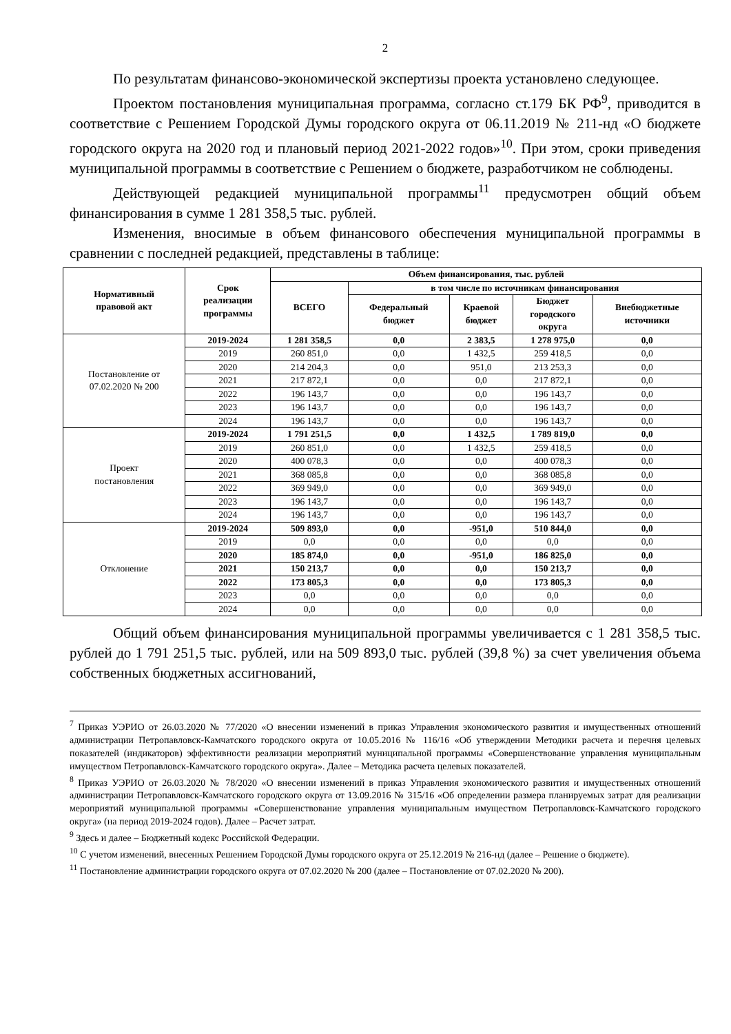2
По результатам финансово-экономической экспертизы проекта установлено следующее.
Проектом постановления муниципальная программа, согласно ст.179 БК РФ<sup>9</sup>, приводится в соответствие с Решением Городской Думы городского округа от 06.11.2019 № 211-нд «О бюджете городского округа на 2020 год и плановый период 2021-2022 годов»<sup>10</sup>. При этом, сроки приведения муниципальной программы в соответствие с Решением о бюджете, разработчиком не соблюдены.
Действующей редакцией муниципальной программы<sup>11</sup> предусмотрен общий объем финансирования в сумме 1 281 358,5 тыс. рублей.
Изменения, вносимые в объем финансового обеспечения муниципальной программы в сравнении с последней редакцией, представлены в таблице:
| Нормативный правовой акт | Срок реализации программы | Объем финансирования, тыс. рублей | | | | |
| --- | --- | --- | --- | --- | --- | --- |
| | | ВСЕГО | в том числе по источникам финансирования | | | |
| | | | Федеральный бюджет | Краевой бюджет | Бюджет городского округа | Внебюджетные источники |
| Постановление от 07.02.2020 № 200 | 2019-2024 | 1 281 358,5 | 0,0 | 2 383,5 | 1 278 975,0 | 0,0 |
| | 2019 | 260 851,0 | 0,0 | 1 432,5 | 259 418,5 | 0,0 |
| | 2020 | 214 204,3 | 0,0 | 951,0 | 213 253,3 | 0,0 |
| | 2021 | 217 872,1 | 0,0 | 0,0 | 217 872,1 | 0,0 |
| | 2022 | 196 143,7 | 0,0 | 0,0 | 196 143,7 | 0,0 |
| | 2023 | 196 143,7 | 0,0 | 0,0 | 196 143,7 | 0,0 |
| | 2024 | 196 143,7 | 0,0 | 0,0 | 196 143,7 | 0,0 |
| Проект постановления | 2019-2024 | 1 791 251,5 | 0,0 | 1 432,5 | 1 789 819,0 | 0,0 |
| | 2019 | 260 851,0 | 0,0 | 1 432,5 | 259 418,5 | 0,0 |
| | 2020 | 400 078,3 | 0,0 | 0,0 | 400 078,3 | 0,0 |
| | 2021 | 368 085,8 | 0,0 | 0,0 | 368 085,8 | 0,0 |
| | 2022 | 369 949,0 | 0,0 | 0,0 | 369 949,0 | 0,0 |
| | 2023 | 196 143,7 | 0,0 | 0,0 | 196 143,7 | 0,0 |
| | 2024 | 196 143,7 | 0,0 | 0,0 | 196 143,7 | 0,0 |
| Отклонение | 2019-2024 | 509 893,0 | 0,0 | -951,0 | 510 844,0 | 0,0 |
| | 2019 | 0,0 | 0,0 | 0,0 | 0,0 | 0,0 |
| | 2020 | 185 874,0 | 0,0 | -951,0 | 186 825,0 | 0,0 |
| | 2021 | 150 213,7 | 0,0 | 0,0 | 150 213,7 | 0,0 |
| | 2022 | 173 805,3 | 0,0 | 0,0 | 173 805,3 | 0,0 |
| | 2023 | 0,0 | 0,0 | 0,0 | 0,0 | 0,0 |
| | 2024 | 0,0 | 0,0 | 0,0 | 0,0 | 0,0 |
Общий объем финансирования муниципальной программы увеличивается с 1 281 358,5 тыс. рублей до 1 791 251,5 тыс. рублей, или на 509 893,0 тыс. рублей (39,8 %) за счет увеличения объема собственных бюджетных ассигнований,
<sup>7</sup> Приказ УЭРИО от 26.03.2020 № 77/2020 «О внесении изменений в приказ Управления экономического развития и имущественных отношений администрации Петропавловск-Камчатского городского округа от 10.05.2016 № 116/16 «Об утверждении Методики расчета и перечня целевых показателей (индикаторов) эффективности реализации мероприятий муниципальной программы «Совершенствование управления муниципальным имуществом Петропавловск-Камчатского городского округа». Далее – Методика расчета целевых показателей.
<sup>8</sup> Приказ УЭРИО от 26.03.2020 № 78/2020 «О внесении изменений в приказ Управления экономического развития и имущественных отношений администрации Петропавловск-Камчатского городского округа от 13.09.2016 № 315/16 «Об определении размера планируемых затрат для реализации мероприятий муниципальной программы «Совершенствование управления муниципальным имуществом Петропавловск-Камчатского городского округа» (на период 2019-2024 годов). Далее – Расчет затрат.
<sup>9</sup> Здесь и далее – Бюджетный кодекс Российской Федерации.
<sup>10</sup> С учетом изменений, внесенных Решением Городской Думы городского округа от 25.12.2019 № 216-нд (далее – Решение о бюджете).
<sup>11</sup> Постановление администрации городского округа от 07.02.2020 № 200 (далее – Постановление от 07.02.2020 № 200).